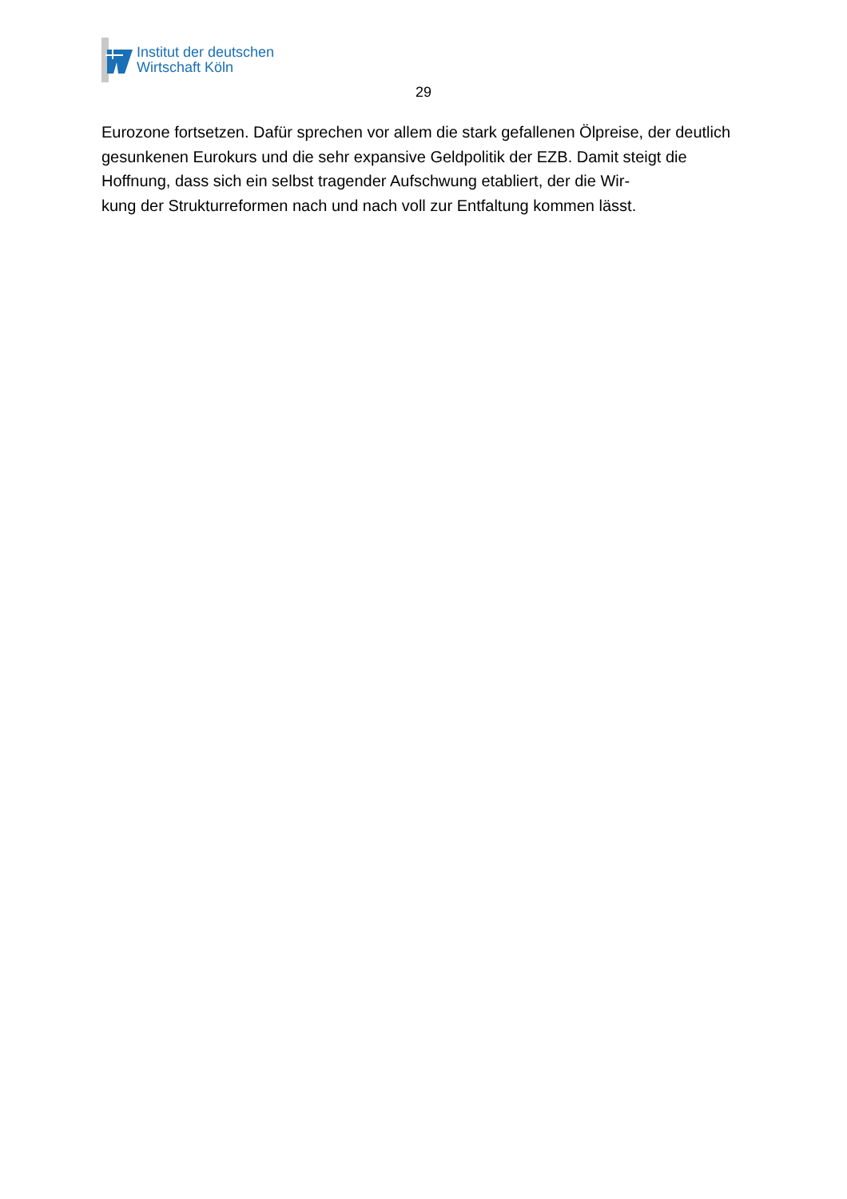Institut der deutschen
Wirtschaft Köln
29
Eurozone fortsetzen. Dafür sprechen vor allem die stark gefallenen Ölpreise, der deutlich gesunkenen Eurokurs und die sehr expansive Geldpolitik der EZB. Damit steigt die Hoffnung, dass sich ein selbst tragender Aufschwung etabliert, der die Wir-
kung der Strukturreformen nach und nach voll zur Entfaltung kommen lässt.